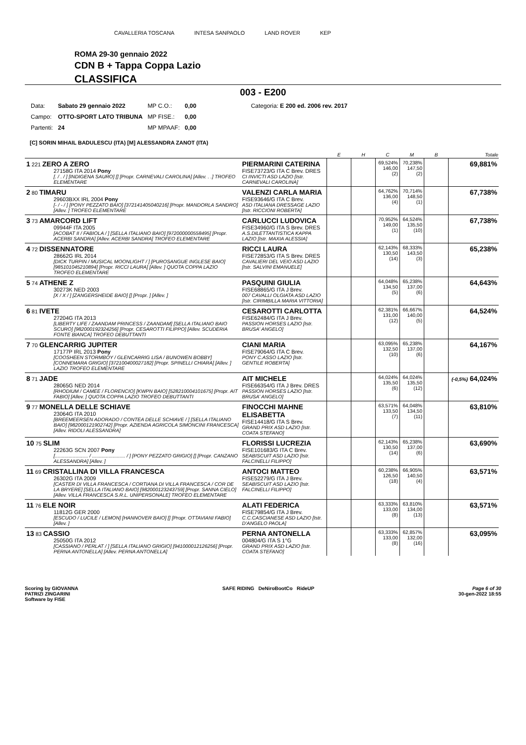CAVALLERIA TOSCANA INTESA SANPAOLO LAND ROVER KEP
ROMA 29-30 gennaio 2022
CDN B + Tappa Coppa Lazio
CLASSIFICA
003 - E200
| Data: | Sabato 29 gennaio 2022 | MP C.O.: | 0,00 | Categoria: E 200 ed. 2006 rev. 2017 |
| Campo: | OTTO-SPORT LATO TRIBUNA | MP FISE.: | 0,00 | |
| Partenti: | 24 | MP MPAAF: | 0,00 | |
[C] SORIN MIHAIL BADULESCU (ITA) [M] ALESSANDRA ZANOT (ITA)
| | | E | H | C | M | B | Totale |
| --- | --- | --- | --- | --- | --- | --- | --- |
| 1 221 ZERO A ZERO 27158G ITA 2014 Pony [. / . / ] [INDIGENA SAURO] [] [Propr. CARNEVALI CAROLINA] [Allev. . .] TROFEO ELEMENTARE | PIERMARINI CATERINA FISE73723/G ITA C Brev. DRES CI INVICTI ASD LAZIO [Istr. CARNEVALI CAROLINA] | | | 69,524% 146,00 (2) | 70,238% 147,50 (2) | | 69,881% |
| 2 80 TIMARU 29603BXX IRL 2004 Pony [- / - / ] [PONY PEZZATO BAIO] [372141405040216] [Propr. MANDORLA SANDRO] [Allev. ] TROFEO ELEMENTARE | VALENZI CARLA MARIA FISE93646/G ITA C Brev. ASD ITALIANA DRESSAGE LAZIO [Istr. RICCIONI ROBERTA] | | | 64,762% 136,00 (4) | 70,714% 148,50 (1) | | 67,738% |
| 3 73 AMARCORD LIFT 09944F ITA 2005 [ACOBAT II / FABIOLA / ] [SELLA ITALIANO BAIO] [972000000558495] [Propr. ACERBI SANDRA] [Allev. ACERBI SANDRA] TROFEO ELEMENTARE | CARLUCCI LUDOVICA FISE34960/G ITA S Brev. DRES A.S.DILETTANTISTICA KAPPA LAZIO [Istr. MAXIA ALESSIA] | | | 70,952% 149,00 (1) | 64,524% 135,50 (10) | | 67,738% |
| 4 72 DISSENNATORE 28662G IRL 2014 [DICK TURPIN / MUSICAL MOONLIGHT / ] [PUROSANGUE INGLESE BAIO] [985101045210894] [Propr. RICCI LAURA] [Allev. ] QUOTA COPPA LAZIO TROFEO ELEMENTARE | RICCI LAURA FISE72853/G ITA S Brev. DRES CAVALIERI DEL VEIO ASD LAZIO [Istr. SALVINI EMANUELE] | | | 62,143% 130,50 (14) | 68,333% 143,50 (3) | | 65,238% |
| 5 74 ATHENE Z 30273K NED 2003 [X / X / ] [ZANGERSHEIDE BAIO] [] [Propr. ] [Allev. ] | PASQUINI GIULIA FISE68865/G ITA J Brev. 007 CAVALLI OLGIATA ASD LAZIO [Istr. CIRIMBILLA MARIA VITTORIA] | | | 64,048% 134,50 (5) | 65,238% 137,00 (6) | | 64,643% |
| 6 81 IVETE 27204G ITA 2013 [LIBERTY LIFE / ZAANDAM PRINCESS / ZAANDAM] [SELLA ITALIANO BAIO SCURO] [982000192324256] [Propr. CESAROTTI FILIPPO] [Allev. SCUDERIA FONTE BIANCA] TROFEO DEBUTTANTI | CESAROTTI CARLOTTA FISE62484/G ITA J Brev. PASSION HORSES LAZIO [Istr. BRUSA' ANGELO] | | | 62,381% 131,00 (12) | 66,667% 140,00 (5) | | 64,524% |
| 7 70 GLENCARRIG JUPITER 17177P IRL 2013 Pony [COOSHEEN STORMBOY / GLENCARRIG LISA / BUNOWEN BOBBY] [CONNEMARA GRIGIO] [372100400027182] [Propr. SPINELLI CHIARA] [Allev. ] LAZIO TROFEO ELEMENTARE | CIANI MARIA FISE79064/G ITA C Brev. PONY C.ASSO LAZIO [Istr. GENTILE ROBERTA] | | | 63,095% 132,50 (10) | 65,238% 137,00 (6) | | 64,167% |
| 8 71 JADE 28065G NED 2014 [RHODIUM / CAMEE / FLORENCIO] [KWPN BAIO] [528210004101675] [Propr. AIT FABIO] [Allev. ] QUOTA COPPA LAZIO TROFEO DEBUTTANTI | AIT MICHELE FISE66354/G ITA J Brev. DRES PASSION HORSES LAZIO [Istr. BRUSA' ANGELO] | | | 64,024% 135,50 (6) | 64,024% 135,50 (12) | | (-0,5%) 64,024% |
| 9 77 MONELLA DELLE SCHIAVE 23064G ITA 2010 [BREEMEERSEN ADORADO / CONTEA DELLE SCHIAVE / ] [SELLA ITALIANO BAIO] [982000121902742] [Propr. AZIENDA AGRICOLA SIMONCINI FRANCESCA] [Allev. RIDOLI ALESSANDRA] | FINOCCHI MAHNE ELISABETTA FISE14418/G ITA S Brev. GRAND PRIX ASD LAZIO [Istr. COATA STEFANO] | | | 63,571% 133,50 (7) | 64,048% 134,50 (11) | | 63,810% |
| 10 75 SLIM 22263G SCN 2007 Pony [........................ / ........................ / ] [PONY PEZZATO GRIGIO] [] [Propr. CANZANO ALESSANDRA] [Allev. ] | FLORISSI LUCREZIA FISE101683/G ITA C Brev. SEABISCUIT ASD LAZIO [Istr. FALCINELLI FILIPPO] | | | 62,143% 130,50 (14) | 65,238% 137,00 (6) | | 63,690% |
| 11 69 CRISTALLINA DI VILLA FRANCESCA 26302G ITA 2009 [CASTER DI VILLA FRANCESCA / CORTIANA DI VILLA FRANCESCA / COR DE LA BRYERE] [SELLA ITALIANO BAIO] [982000123243759] [Propr. SANNA CIELO] [Allev. VILLA FRANCESCA S.R.L. UNIPERSONALE] TROFEO ELEMENTARE | ANTOCI MATTEO FISE52279/G ITA J Brev. SEABISCUIT ASD LAZIO [Istr. FALCINELLI FILIPPO] | | | 60,238% 126,50 (18) | 66,905% 140,50 (4) | | 63,571% |
| 11 76 ELE NOIR 11812G GER 2000 [ESCUDO / LUCILE / LEMON] [HANNOVER BAIO] [] [Propr. OTTAVIANI FABIO] [Allev. ] | ALATI FEDERICA FISE79854/G ITA J Brev. C.C.CASCIANESE ASD LAZIO [Istr. D'ANGELO PAOLA] | | | 63,333% 133,00 (8) | 63,810% 134,00 (13) | | 63,571% |
| 13 83 CASSIO 25050G ITA 2012 [CASSIANO / PERLAT / ] [SELLA ITALIANO GRIGIO] [941000012126256] [Propr. PERNA ANTONELLA] [Allev. PERNA ANTONELLA] | PERNA ANTONELLA 004804/G ITA S 1°G GRAND PRIX ASD LAZIO [Istr. COATA STEFANO] | | | 63,333% 133,00 (8) | 62,857% 132,00 (16) | | 63,095% |
Scoring by GIOVANNA
PATRIZI ZINGARINI
Software by FISE
SAFE RIDING DeNiroBootCo RideUP
Page 6 of 30
30-gen-2022 18:55